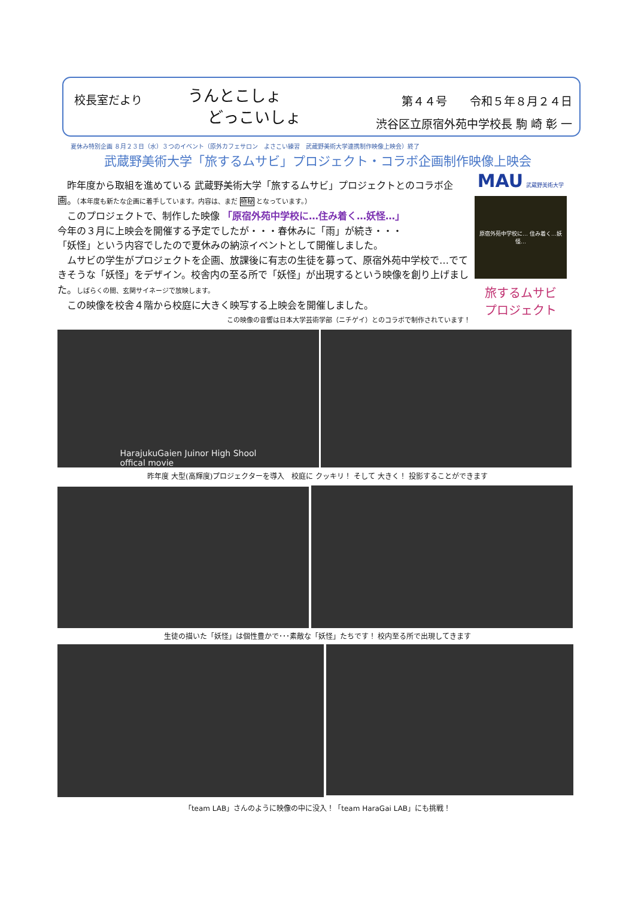校長室だより
うんとこしょ
どっこいしょ
第４４号　　令和５年８月２４日
渋谷区立原宿外苑中学校長 駒 崎 彰 一
夏休み特別企画 ８月２３日（水）３つのイベント（原外カフェサロン　よさこい練習　武蔵野美術大学連携制作映像上映会）終了
武蔵野美術大学「旅するムサビ」プロジェクト・コラボ企画制作映像上映会
　昨年度から取組を進めている 武蔵野美術大学「旅するムサビ」プロジェクトとのコラボ企画。（本年度も新たな企画に着手しています。内容は、まだ 極秘 となっています。）
　このプロジェクトで、制作した映像 「原宿外苑中学校に…住み着く…妖怪…」
今年の３月に上映会を開催する予定でしたが・・・春休みに「雨」が続き・・・
「妖怪」という内容でしたので夏休みの納涼イベントとして開催しました。
　ムサビの学生がプロジェクトを企画、放課後に有志の生徒を募って、原宿外苑中学校で…でてきそうな「妖怪」をデザイン。校舎内の至る所で「妖怪」が出現するという映像を創り上げました。しばらくの間、玄関サイネージで放映します。
　この映像を校舎４階から校庭に大きく映写する上映会を開催しました。
この映像の音響は日本大学芸術学部（ニチゲイ）とのコラボで制作されています！
MAU 武蔵野美術大学
原宿外苑中学校に… 住み着く…妖怪…
旅するムサビ
プロジェクト
HarajukuGaien Juinor High Shool
offical movie
昨年度 大型(高輝度)プロジェクターを導入　校庭に クッキリ！ そして 大きく！ 投影することができます
生徒の描いた「妖怪」は個性豊かで･･･素敵な「妖怪」たちです！ 校内至る所で出現してきます
「team LAB」さんのように映像の中に没入！「team HaraGai LAB」にも挑戦！